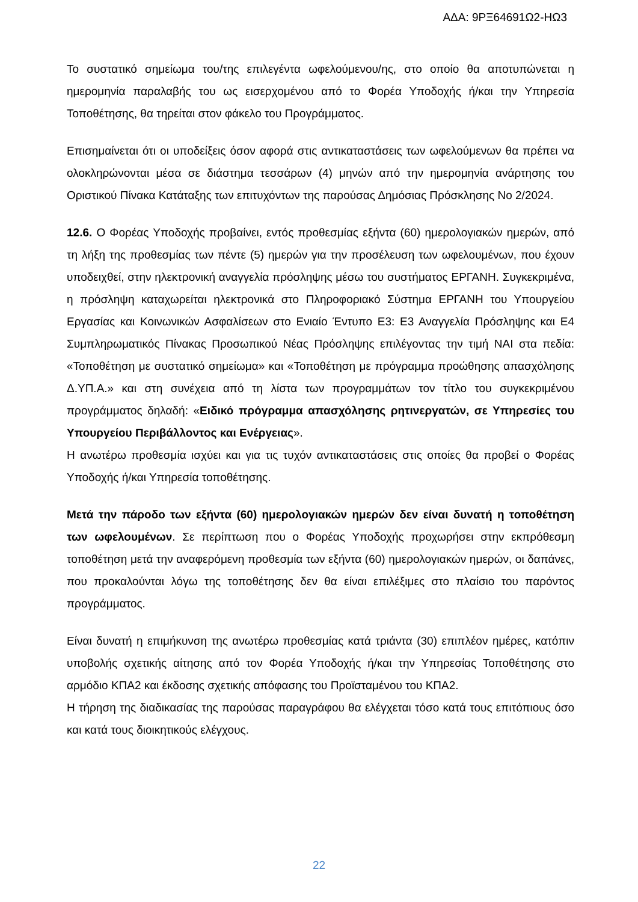ΑΔΑ: 9ΡΞ64691Ω2-ΗΩ3
Το συστατικό σημείωμα του/της επιλεγέντα ωφελούμενου/ης, στο οποίο θα αποτυπώνεται η ημερομηνία παραλαβής του ως εισερχομένου από το Φορέα Υποδοχής ή/και την Υπηρεσία Τοποθέτησης, θα τηρείται στον φάκελο του Προγράμματος.
Επισημαίνεται ότι οι υποδείξεις όσον αφορά στις αντικαταστάσεις των ωφελούμενων θα πρέπει να ολοκληρώνονται μέσα σε διάστημα τεσσάρων (4) μηνών από την ημερομηνία ανάρτησης του Οριστικού Πίνακα Κατάταξης των επιτυχόντων της παρούσας Δημόσιας Πρόσκλησης Νο 2/2024.
12.6. Ο Φορέας Υποδοχής προβαίνει, εντός προθεσμίας εξήντα (60) ημερολογιακών ημερών, από τη λήξη της προθεσμίας των πέντε (5) ημερών για την προσέλευση των ωφελουμένων, που έχουν υποδειχθεί, στην ηλεκτρονική αναγγελία πρόσληψης μέσω του συστήματος ΕΡΓΑΝΗ. Συγκεκριμένα, η πρόσληψη καταχωρείται ηλεκτρονικά στο Πληροφοριακό Σύστημα ΕΡΓΑΝΗ του Υπουργείου Εργασίας και Κοινωνικών Ασφαλίσεων στο Ενιαίο Έντυπο Ε3: Ε3 Αναγγελία Πρόσληψης και Ε4 Συμπληρωματικός Πίνακας Προσωπικού Νέας Πρόσληψης επιλέγοντας την τιμή ΝΑΙ στα πεδία: «Τοποθέτηση με συστατικό σημείωμα» και «Τοποθέτηση με πρόγραμμα προώθησης απασχόλησης Δ.ΥΠ.Α.» και στη συνέχεια από τη λίστα των προγραμμάτων τον τίτλο του συγκεκριμένου προγράμματος δηλαδή: «Ειδικό πρόγραμμα απασχόλησης ρητινεργατών, σε Υπηρεσίες του Υπουργείου Περιβάλλοντος και Ενέργειας».
Η ανωτέρω προθεσμία ισχύει και για τις τυχόν αντικαταστάσεις στις οποίες θα προβεί ο Φορέας Υποδοχής ή/και Υπηρεσία τοποθέτησης.
Μετά την πάροδο των εξήντα (60) ημερολογιακών ημερών δεν είναι δυνατή η τοποθέτηση των ωφελουμένων. Σε περίπτωση που ο Φορέας Υποδοχής προχωρήσει στην εκπρόθεσμη τοποθέτηση μετά την αναφερόμενη προθεσμία των εξήντα (60) ημερολογιακών ημερών, οι δαπάνες, που προκαλούνται λόγω της τοποθέτησης δεν θα είναι επιλέξιμες στο πλαίσιο του παρόντος προγράμματος.
Είναι δυνατή η επιμήκυνση της ανωτέρω προθεσμίας κατά τριάντα (30) επιπλέον ημέρες, κατόπιν υποβολής σχετικής αίτησης από τον Φορέα Υποδοχής ή/και την Υπηρεσίας Τοποθέτησης στο αρμόδιο ΚΠΑ2 και έκδοσης σχετικής απόφασης του Προϊσταμένου του ΚΠΑ2.
Η τήρηση της διαδικασίας της παρούσας παραγράφου θα ελέγχεται τόσο κατά τους επιτόπιους όσο και κατά τους διοικητικούς ελέγχους.
22